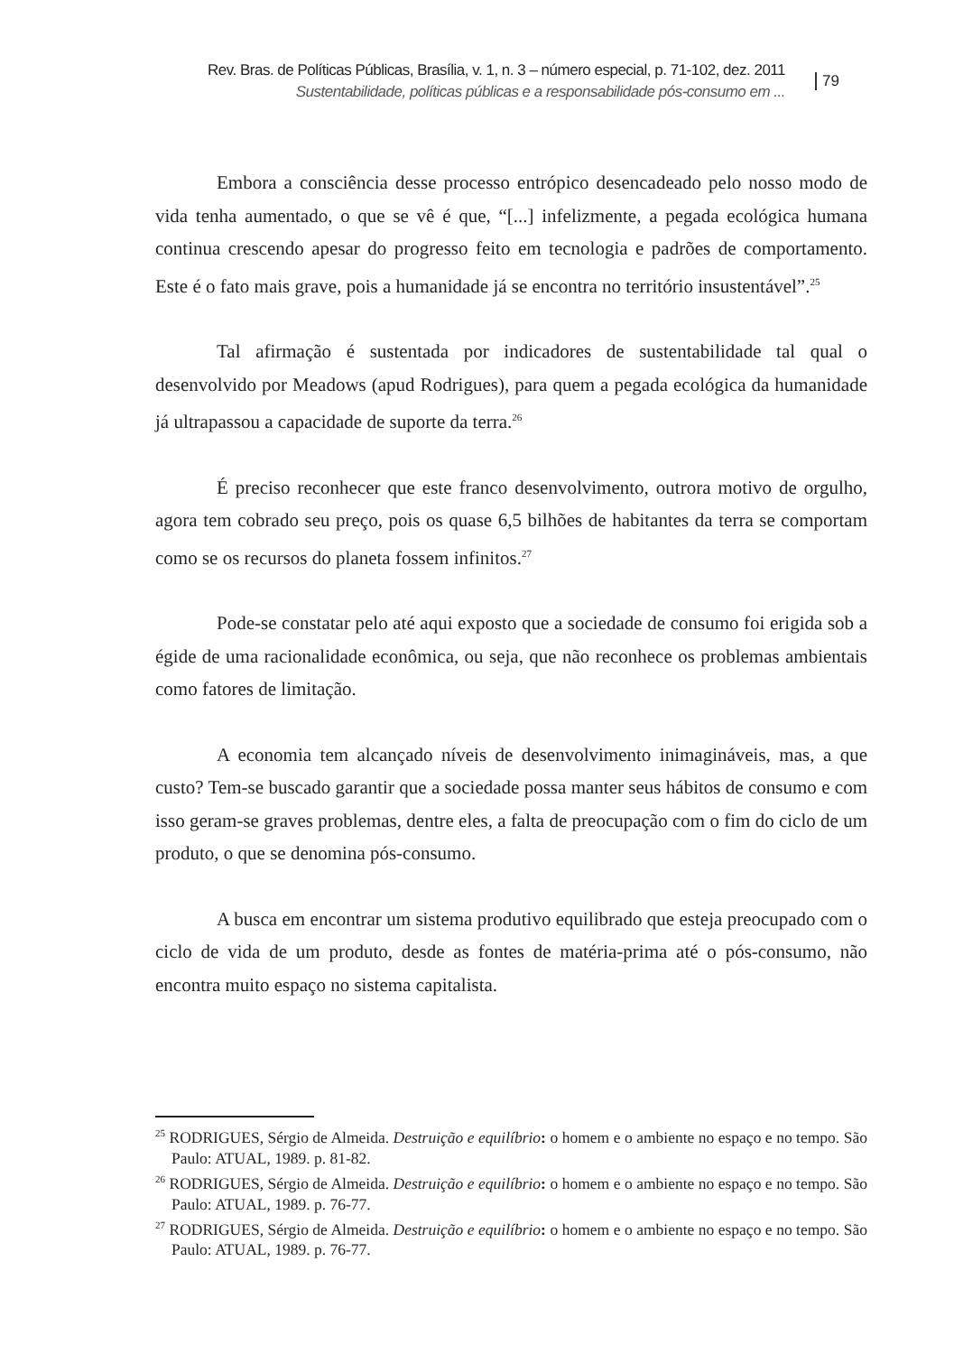Rev. Bras. de Políticas Públicas, Brasília, v. 1, n. 3 – número especial, p. 71-102, dez. 2011
Sustentabilidade, políticas públicas e a responsabilidade pós-consumo em ...
79
Embora a consciência desse processo entrópico desencadeado pelo nosso modo de vida tenha aumentado, o que se vê é que, “[...] infelizmente, a pegada ecológica humana continua crescendo apesar do progresso feito em tecnologia e padrões de comportamento. Este é o fato mais grave, pois a humanidade já se encontra no território insustentável”.<sup>25</sup>
Tal afirmação é sustentada por indicadores de sustentabilidade tal qual o desenvolvido por Meadows (apud Rodrigues), para quem a pegada ecológica da humanidade já ultrapassou a capacidade de suporte da terra.<sup>26</sup>
É preciso reconhecer que este franco desenvolvimento, outrora motivo de orgulho, agora tem cobrado seu preço, pois os quase 6,5 bilhões de habitantes da terra se comportam como se os recursos do planeta fossem infinitos.<sup>27</sup>
Pode-se constatar pelo até aqui exposto que a sociedade de consumo foi erigida sob a égide de uma racionalidade econômica, ou seja, que não reconhece os problemas ambientais como fatores de limitação.
A economia tem alcançado níveis de desenvolvimento inimagináveis, mas, a que custo? Tem-se buscado garantir que a sociedade possa manter seus hábitos de consumo e com isso geram-se graves problemas, dentre eles, a falta de preocupação com o fim do ciclo de um produto, o que se denomina pós-consumo.
A busca em encontrar um sistema produtivo equilibrado que esteja preocupado com o ciclo de vida de um produto, desde as fontes de matéria-prima até o pós-consumo, não encontra muito espaço no sistema capitalista.
<sup>25</sup> RODRIGUES, Sérgio de Almeida. Destruição e equilíbrio: o homem e o ambiente no espaço e no tempo. São Paulo: ATUAL, 1989. p. 81-82.
<sup>26</sup> RODRIGUES, Sérgio de Almeida. Destruição e equilíbrio: o homem e o ambiente no espaço e no tempo. São Paulo: ATUAL, 1989. p. 76-77.
<sup>27</sup> RODRIGUES, Sérgio de Almeida. Destruição e equilíbrio: o homem e o ambiente no espaço e no tempo. São Paulo: ATUAL, 1989. p. 76-77.